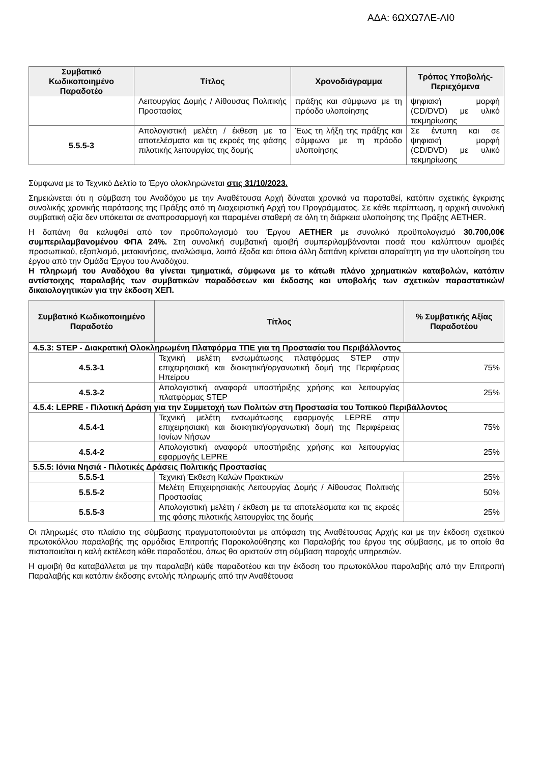ΑΔΑ: 6ΩΧΩ7ΛΕ-ΛΙ0
| Συμβατικό Κωδικοποιημένο Παραδοτέο | Τίτλος | Χρονοδιάγραμμα | Τρόπος Υποβολής-Περιεχόμενα |
| --- | --- | --- | --- |
| | Λειτουργίας Δομής / Αίθουσας Πολιτικής Προστασίας | πράξης και σύμφωνα με τη πρόοδο υλοποίησης | ψηφιακή μορφή (CD/DVD) με υλικό τεκμηρίωσης |
| 5.5.5-3 | Απολογιστική μελέτη / έκθεση με τα αποτελέσματα και τις εκροές της φάσης πιλοτικής λειτουργίας της δομής | Έως τη λήξη της πράξης και σύμφωνα με τη πρόοδο υλοποίησης | Σε έντυπη και σε ψηφιακή μορφή (CD/DVD) με υλικό τεκμηρίωσης |
Σύμφωνα με το Τεχνικό Δελτίο το Έργο ολοκληρώνεται στις 31/10/2023.
Σημειώνεται ότι η σύμβαση του Αναδόχου με την Αναθέτουσα Αρχή δύναται χρονικά να παραταθεί, κατόπιν σχετικής έγκρισης συνολικής χρονικής παράτασης της Πράξης από τη Διαχειριστική Αρχή του Προγράμματος. Σε κάθε περίπτωση, η αρχική συνολική συμβατική αξία δεν υπόκειται σε αναπροσαρμογή και παραμένει σταθερή σε όλη τη διάρκεια υλοποίησης της Πράξης AETHER.
Η δαπάνη θα καλυφθεί από τον προϋπολογισμό του Έργου AETHER με συνολικό προϋπολογισμό 30.700,00€ συμπεριλαμβανομένου ΦΠΑ 24%. Στη συνολική συμβατική αμοιβή συμπεριλαμβάνονται ποσά που καλύπτουν αμοιβές προσωπικού, εξοπλισμό, μετακινήσεις, αναλώσιμα, λοιπά έξοδα και όποια άλλη δαπάνη κρίνεται απαραίτητη για την υλοποίηση του έργου από την Ομάδα Έργου του Αναδόχου.
Η πληρωμή του Αναδόχου θα γίνεται τμηματικά, σύμφωνα με το κάτωθι πλάνο χρηματικών καταβολών, κατόπιν αντίστοιχης παραλαβής των συμβατικών παραδόσεων και έκδοσης και υποβολής των σχετικών παραστατικών/δικαιολογητικών για την έκδοση ΧΕΠ.
| Συμβατικό Κωδικοποιημένο Παραδοτέο | Τίτλος | % Συμβατικής Αξίας Παραδοτέου |
| --- | --- | --- |
| 4.5.3: STEP - Διακρατική Ολοκληρωμένη Πλατφόρμα ΤΠΕ για τη Προστασία του Περιβάλλοντος | | |
| 4.5.3-1 | Τεχνική μελέτη ενσωμάτωσης πλατφόρμας STEP στην επιχειρησιακή και διοικητική/οργανωτική δομή της Περιφέρειας Ηπείρου | 75% |
| 4.5.3-2 | Απολογιστική αναφορά υποστήριξης χρήσης και λειτουργίας πλατφόρμας STEP | 25% |
| 4.5.4: LEPRE - Πιλοτική Δράση για την Συμμετοχή των Πολιτών στη Προστασία του Τοπικού Περιβάλλοντος | | |
| 4.5.4-1 | Τεχνική μελέτη ενσωμάτωσης εφαρμογής LEPRE στην επιχειρησιακή και διοικητική/οργανωτική δομή της Περιφέρειας Ιονίων Νήσων | 75% |
| 4.5.4-2 | Απολογιστική αναφορά υποστήριξης χρήσης και λειτουργίας εφαρμογής LEPRE | 25% |
| 5.5.5: Ιόνια Νησιά - Πιλοτικές Δράσεις Πολιτικής Προστασίας | | |
| 5.5.5-1 | Τεχνική Έκθεση Καλών Πρακτικών | 25% |
| 5.5.5-2 | Μελέτη Επιχειρησιακής Λειτουργίας Δομής / Αίθουσας Πολιτικής Προστασίας | 50% |
| 5.5.5-3 | Απολογιστική μελέτη / έκθεση με τα αποτελέσματα και τις εκροές της φάσης πιλοτικής λειτουργίας της δομής | 25% |
Οι πληρωμές στο πλαίσιο της σύμβασης πραγματοποιούνται με απόφαση της Αναθέτουσας Αρχής και με την έκδοση σχετικού πρωτοκόλλου παραλαβής της αρμόδιας Επιτροπής Παρακολούθησης και Παραλαβής του έργου της σύμβασης, με το οποίο θα πιστοποιείται η καλή εκτέλεση κάθε παραδοτέου, όπως θα οριστούν στη σύμβαση παροχής υπηρεσιών.
Η αμοιβή θα καταβάλλεται με την παραλαβή κάθε παραδοτέου και την έκδοση του πρωτοκόλλου παραλαβής από την Επιτροπή Παραλαβής και κατόπιν έκδοσης εντολής πληρωμής από την Αναθέτουσα